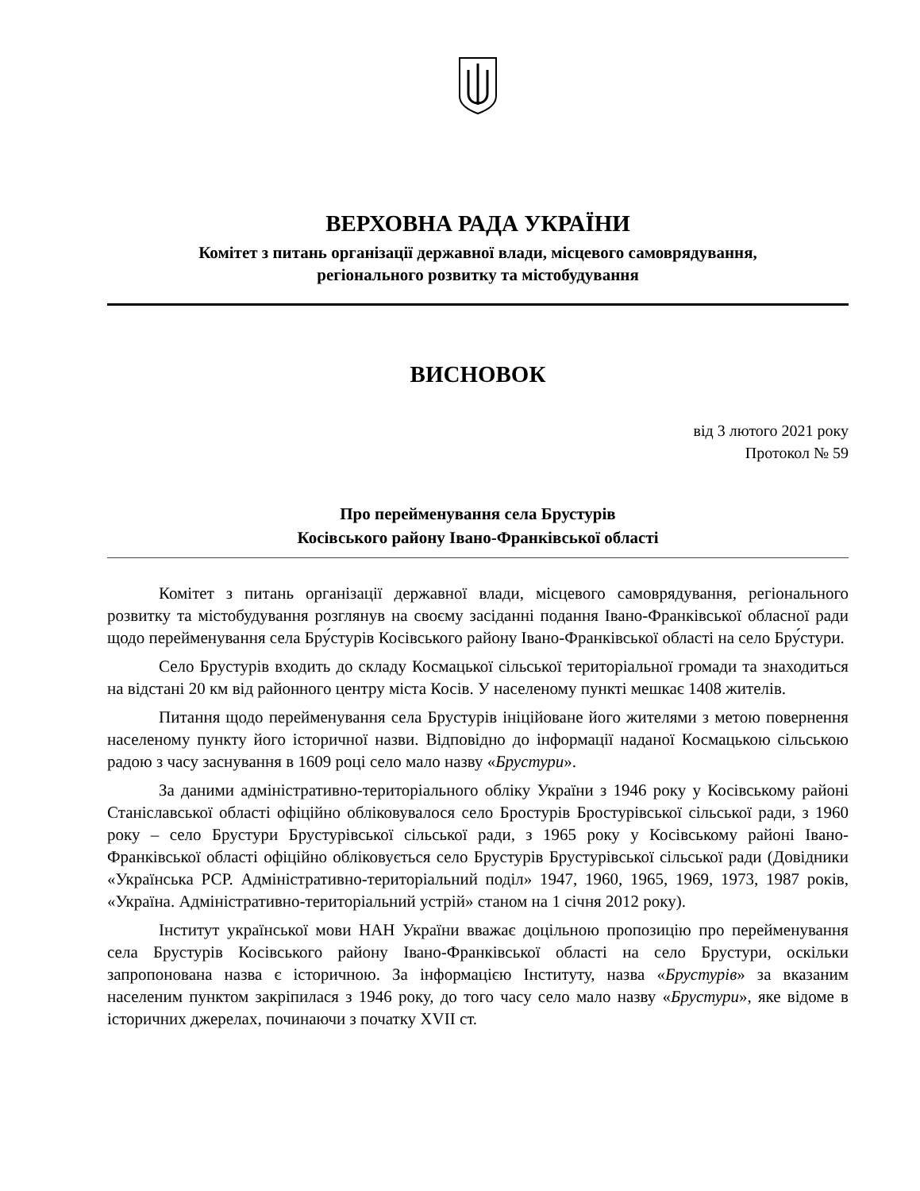ВЕРХОВНА РАДА УКРАЇНИ
Комітет з питань організації державної влади, місцевого самоврядування,
регіонального розвитку та містобудування
ВИСНОВОК
від 3 лютого 2021 року
Протокол № 59
Про перейменування села Брустурів
Косівського району Івано-Франківської області
Комітет з питань організації державної влади, місцевого самоврядування, регіонального розвитку та містобудування розглянув на своєму засіданні подання Івано-Франківської обласної ради щодо перейменування села Бру́стурів Косівського району Івано-Франківської області на село Бру́стури.
Село Брустурів входить до складу Космацької сільської територіальної громади та знаходиться на відстані 20 км від районного центру міста Косів. У населеному пункті мешкає 1408 жителів.
Питання щодо перейменування села Брустурів ініційоване його жителями з метою повернення населеному пункту його історичної назви. Відповідно до інформації наданої Космацькою сільською радою з часу заснування в 1609 році село мало назву «Брустури».
За даними адміністративно-територіального обліку України з 1946 року у Косівському районі Станіславської області офіційно обліковувалося село Бростурів Бростурівської сільської ради, з 1960 року – село Брустури Брустурівської сільської ради, з 1965 року у Косівському районі Івано-Франківської області офіційно обліковується село Брустурів Брустурівської сільської ради (Довідники «Українська РСР. Адміністративно-територіальний поділ» 1947, 1960, 1965, 1969, 1973, 1987 років, «Україна. Адміністративно-територіальний устрій» станом на 1 січня 2012 року).
Інститут української мови НАН України вважає доцільною пропозицію про перейменування села Брустурів Косівського району Івано-Франківської області на село Брустури, оскільки запропонована назва є історичною. За інформацією Інституту, назва «Брустурів» за вказаним населеним пунктом закріпилася з 1946 року, до того часу село мало назву «Брустури», яке відоме в історичних джерелах, починаючи з початку XVII ст.